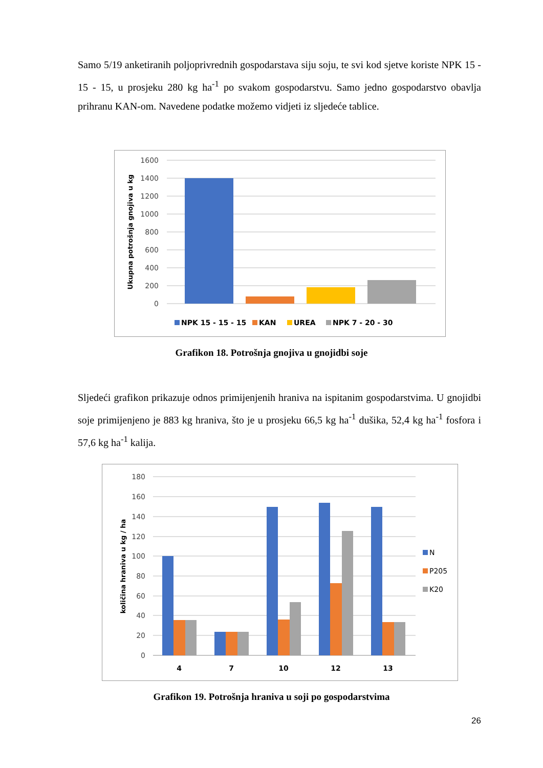Samo 5/19 anketiranih poljoprivrednih gospodarstava siju soju, te svi kod sjetve koriste NPK 15 - 15 - 15, u prosjeku 280 kg ha<sup>-1</sup> po svakom gospodarstvu. Samo jedno gospodarstvo obavlja prihranu KAN-om. Navedene podatke možemo vidjeti iz sljedeće tablice.
1600
1400
1200
1000
800
600
400
200
0
Ukupna potrošnja gnojiva u kg
NPK 15 - 15 - 15
KAN
UREA
NPK 7 - 20 - 30
Grafikon 18. Potrošnja gnojiva u gnojidbi soje
Sljedeći grafikon prikazuje odnos primijenjenih hraniva na ispitanim gospodarstvima. U gnojidbi soje primijenjeno je 883 kg hraniva, što je u prosjeku 66,5 kg ha<sup>-1</sup> dušika, 52,4 kg ha<sup>-1</sup> fosfora i 57,6 kg ha<sup>-1</sup> kalija.
180
160
140
120
100
80
60
40
20
0
količina hraniva u kg / ha
4
7
10
12
13
N
P205
K20
Grafikon 19. Potrošnja hraniva u soji po gospodarstvima
26